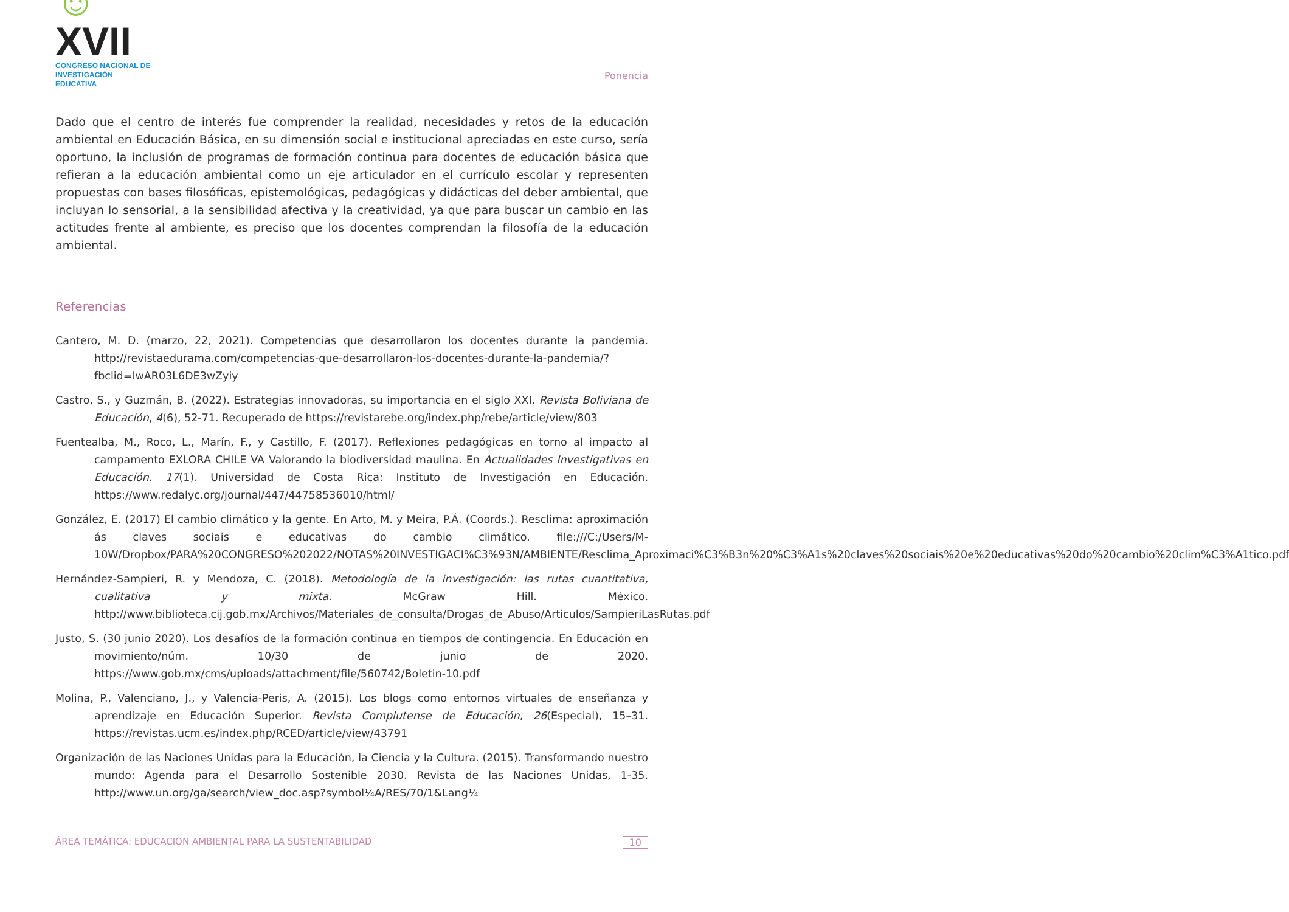☺XVII
CONGRESO NACIONAL DE
INVESTIGACIÓN EDUCATIVA
Ponencia
Dado que el centro de interés fue comprender la realidad, necesidades y retos de la educación ambiental en Educación Básica, en su dimensión social e institucional apreciadas en este curso, sería oportuno, la inclusión de programas de formación continua para docentes de educación básica que refieran a la educación ambiental como un eje articulador en el currículo escolar y representen propuestas con bases filosóficas, epistemológicas, pedagógicas y didácticas del deber ambiental, que incluyan lo sensorial, a la sensibilidad afectiva y la creatividad, ya que para buscar un cambio en las actitudes frente al ambiente, es preciso que los docentes comprendan la filosofía de la educación ambiental.
Referencias
Cantero, M. D. (marzo, 22, 2021). Competencias que desarrollaron los docentes durante la pandemia. http://revistaedurama.com/competencias-que-desarrollaron-los-docentes-durante-la-pandemia/?fbclid=IwAR03L6DE3wZyiy
Castro, S., y Guzmán, B. (2022). Estrategias innovadoras, su importancia en el siglo XXI. Revista Boliviana de Educación, 4(6), 52-71. Recuperado de https://revistarebe.org/index.php/rebe/article/view/803
Fuentealba, M., Roco, L., Marín, F., y Castillo, F. (2017). Reflexiones pedagógicas en torno al impacto al campamento EXLORA CHILE VA Valorando la biodiversidad maulina. En Actualidades Investigativas en Educación. 17(1). Universidad de Costa Rica: Instituto de Investigación en Educación. https://www.redalyc.org/journal/447/44758536010/html/
González, E. (2017) El cambio climático y la gente. En Arto, M. y Meira, P.Á. (Coords.). Resclima: aproximación ás claves sociais e educativas do cambio climático. file:///C:/Users/M-10W/Dropbox/PARA%20CONGRESO%202022/NOTAS%20INVESTIGACI%C3%93N/AMBIENTE/Resclima_Aproximaci%C3%B3n%20%C3%A1s%20claves%20sociais%20e%20educativas%20do%20cambio%20clim%C3%A1tico.pdf
Hernández-Sampieri, R. y Mendoza, C. (2018). Metodología de la investigación: las rutas cuantitativa, cualitativa y mixta. McGraw Hill. México. http://www.biblioteca.cij.gob.mx/Archivos/Materiales_de_consulta/Drogas_de_Abuso/Articulos/SampieriLasRutas.pdf
Justo, S. (30 junio 2020). Los desafíos de la formación continua en tiempos de contingencia. En Educación en movimiento/núm. 10/30 de junio de 2020. https://www.gob.mx/cms/uploads/attachment/file/560742/Boletin-10.pdf
Molina, P., Valenciano, J., y Valencia-Peris, A. (2015). Los blogs como entornos virtuales de enseñanza y aprendizaje en Educación Superior. Revista Complutense de Educación, 26(Especial), 15–31. https://revistas.ucm.es/index.php/RCED/article/view/43791
Organización de las Naciones Unidas para la Educación, la Ciencia y la Cultura. (2015). Transformando nuestro mundo: Agenda para el Desarrollo Sostenible 2030. Revista de las Naciones Unidas, 1-35. http://www.un.org/ga/search/view_doc.asp?symbol¼A/RES/70/1&Lang¼
ÁREA TEMÁTICA: EDUCACIÓN AMBIENTAL PARA LA SUSTENTABILIDAD 10